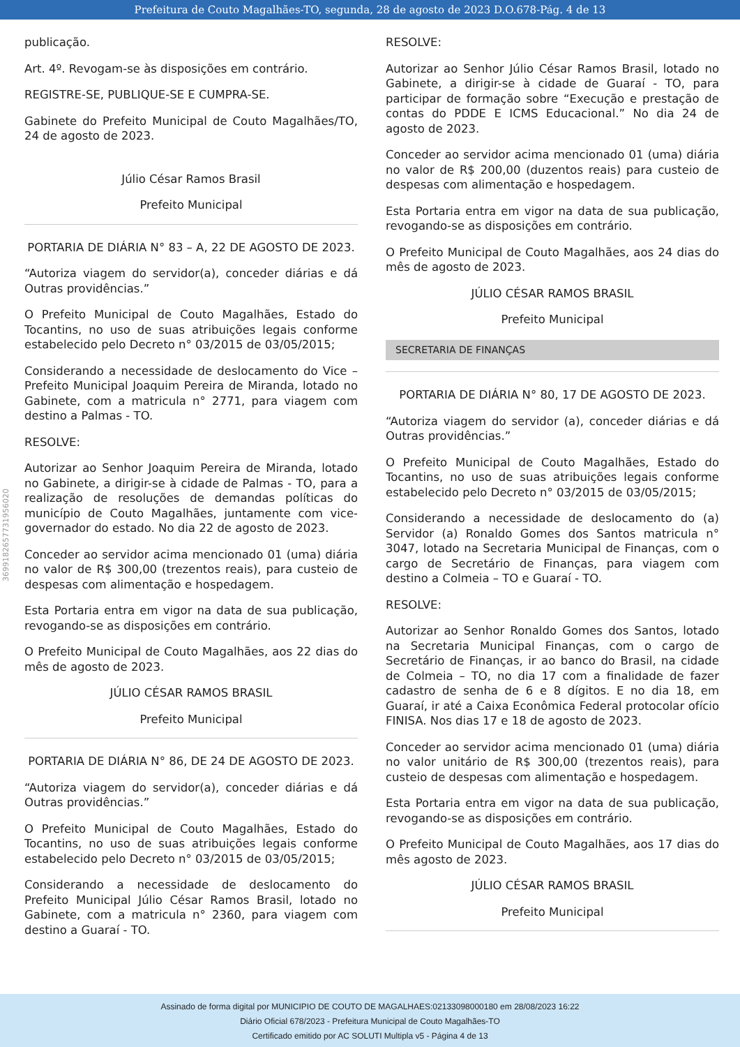Prefeitura de Couto Magalhães-TO, segunda, 28 de agosto de 2023 D.O.678-Pág. 4 de 13
3699182657731956020
publicação.
Art. 4º. Revogam-se às disposições em contrário.
REGISTRE-SE, PUBLIQUE-SE E CUMPRA-SE.
Gabinete do Prefeito Municipal de Couto Magalhães/TO, 24 de agosto de 2023.
Júlio César Ramos Brasil
Prefeito Municipal
PORTARIA DE DIÁRIA N° 83 – A, 22 DE AGOSTO DE 2023.
“Autoriza viagem do servidor(a), conceder diárias e dá Outras providências.”
O Prefeito Municipal de Couto Magalhães, Estado do Tocantins, no uso de suas atribuições legais conforme estabelecido pelo Decreto n° 03/2015 de 03/05/2015;
Considerando a necessidade de deslocamento do Vice – Prefeito Municipal Joaquim Pereira de Miranda, lotado no Gabinete, com a matricula n° 2771, para viagem com destino a Palmas - TO.
RESOLVE:
Autorizar ao Senhor Joaquim Pereira de Miranda, lotado no Gabinete, a dirigir-se à cidade de Palmas - TO, para a realização de resoluções de demandas políticas do município de Couto Magalhães, juntamente com vice-governador do estado. No dia 22 de agosto de 2023.
Conceder ao servidor acima mencionado 01 (uma) diária no valor de R$ 300,00 (trezentos reais), para custeio de despesas com alimentação e hospedagem.
Esta Portaria entra em vigor na data de sua publicação, revogando-se as disposições em contrário.
O Prefeito Municipal de Couto Magalhães, aos 22 dias do mês de agosto de 2023.
JÚLIO CÉSAR RAMOS BRASIL
Prefeito Municipal
PORTARIA DE DIÁRIA N° 86, DE 24 DE AGOSTO DE 2023.
“Autoriza viagem do servidor(a), conceder diárias e dá Outras providências.”
O Prefeito Municipal de Couto Magalhães, Estado do Tocantins, no uso de suas atribuições legais conforme estabelecido pelo Decreto n° 03/2015 de 03/05/2015;
Considerando a necessidade de deslocamento do Prefeito Municipal Júlio César Ramos Brasil, lotado no Gabinete, com a matricula n° 2360, para viagem com destino a Guaraí - TO.
RESOLVE:
Autorizar ao Senhor Júlio César Ramos Brasil, lotado no Gabinete, a dirigir-se à cidade de Guaraí - TO, para participar de formação sobre “Execução e prestação de contas do PDDE E ICMS Educacional.” No dia 24 de agosto de 2023.
Conceder ao servidor acima mencionado 01 (uma) diária no valor de R$ 200,00 (duzentos reais) para custeio de despesas com alimentação e hospedagem.
Esta Portaria entra em vigor na data de sua publicação, revogando-se as disposições em contrário.
O Prefeito Municipal de Couto Magalhães, aos 24 dias do mês de agosto de 2023.
JÚLIO CÉSAR RAMOS BRASIL
Prefeito Municipal
SECRETARIA DE FINANÇAS
PORTARIA DE DIÁRIA N° 80, 17 DE AGOSTO DE 2023.
“Autoriza viagem do servidor (a), conceder diárias e dá Outras providências.”
O Prefeito Municipal de Couto Magalhães, Estado do Tocantins, no uso de suas atribuições legais conforme estabelecido pelo Decreto n° 03/2015 de 03/05/2015;
Considerando a necessidade de deslocamento do (a) Servidor (a) Ronaldo Gomes dos Santos matricula n° 3047, lotado na Secretaria Municipal de Finanças, com o cargo de Secretário de Finanças, para viagem com destino a Colmeia – TO e Guaraí - TO.
RESOLVE:
Autorizar ao Senhor Ronaldo Gomes dos Santos, lotado na Secretaria Municipal Finanças, com o cargo de Secretário de Finanças, ir ao banco do Brasil, na cidade de Colmeia – TO, no dia 17 com a finalidade de fazer cadastro de senha de 6 e 8 dígitos. E no dia 18, em Guaraí, ir até a Caixa Econômica Federal protocolar ofício FINISA. Nos dias 17 e 18 de agosto de 2023.
Conceder ao servidor acima mencionado 01 (uma) diária no valor unitário de R$ 300,00 (trezentos reais), para custeio de despesas com alimentação e hospedagem.
Esta Portaria entra em vigor na data de sua publicação, revogando-se as disposições em contrário.
O Prefeito Municipal de Couto Magalhães, aos 17 dias do mês agosto de 2023.
JÚLIO CÉSAR RAMOS BRASIL
Prefeito Municipal
Assinado de forma digital por MUNICIPIO DE COUTO DE MAGALHAES:02133098000180 em 28/08/2023 16:22
Diário Oficial 678/2023 - Prefeitura Municipal de Couto Magalhães-TO
Certificado emitido por AC SOLUTI Multipla v5 - Página 4 de 13